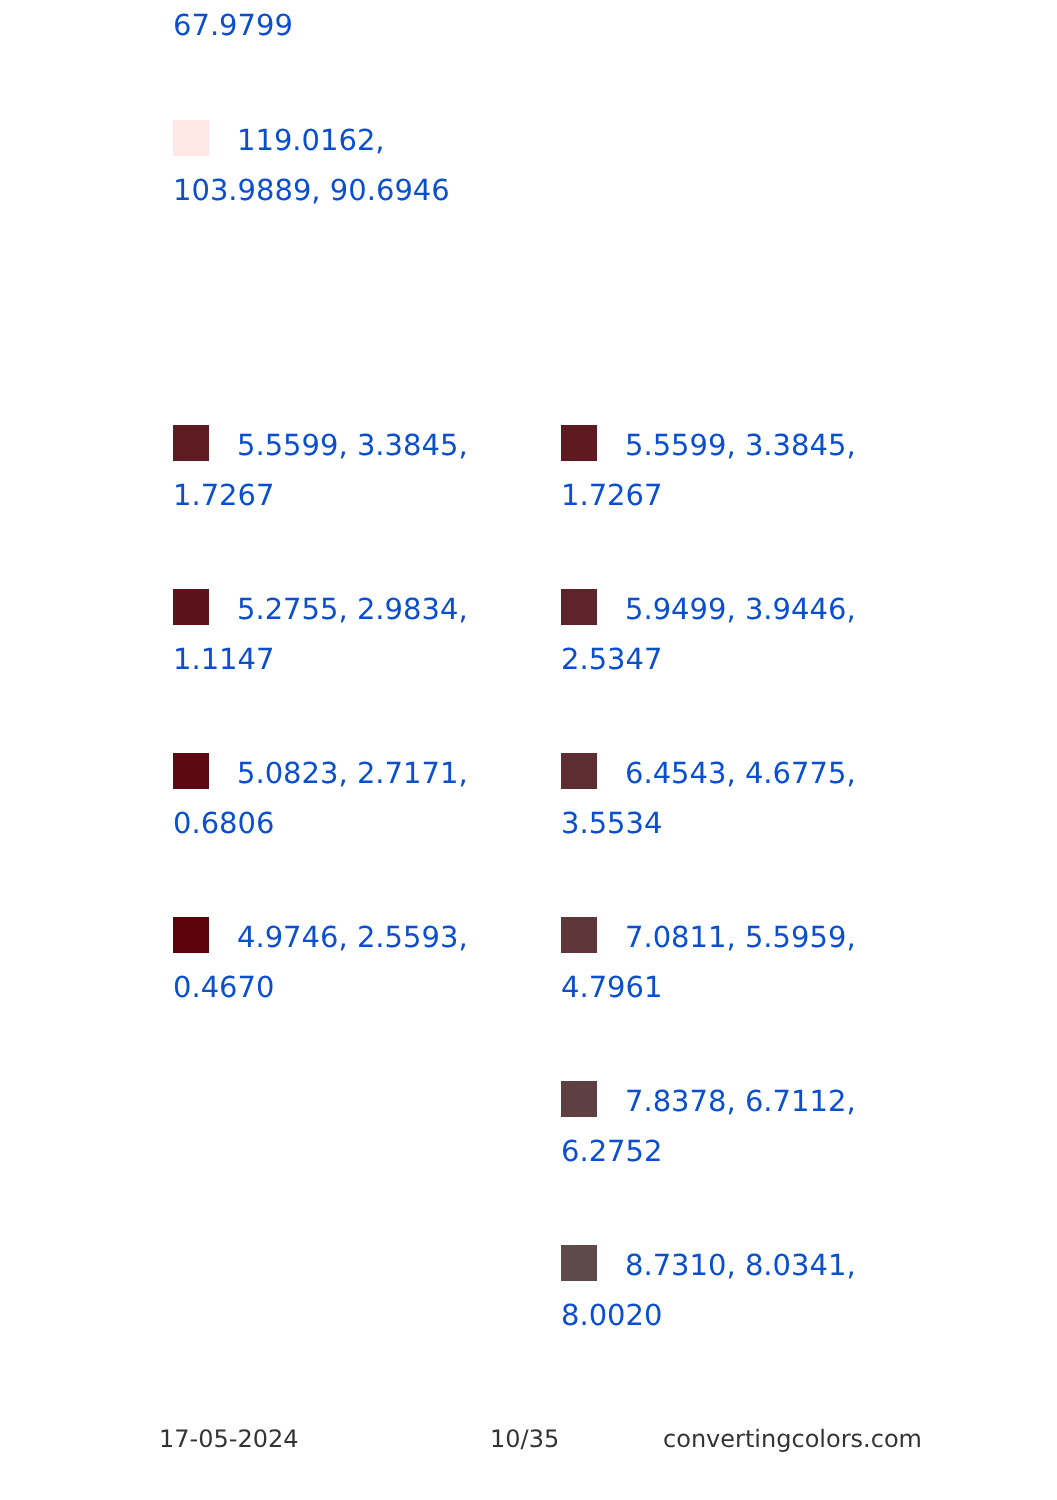67.9799
119.0162, 103.9889, 90.6946
5.5599, 3.3845, 1.7267
5.2755, 2.9834, 1.1147
5.0823, 2.7171, 0.6806
4.9746, 2.5593, 0.4670
5.5599, 3.3845, 1.7267
5.9499, 3.9446, 2.5347
6.4543, 4.6775, 3.5534
7.0811, 5.5959, 4.7961
7.8378, 6.7112, 6.2752
8.7310, 8.0341, 8.0020
17-05-2024 10/35 convertingcolors.com